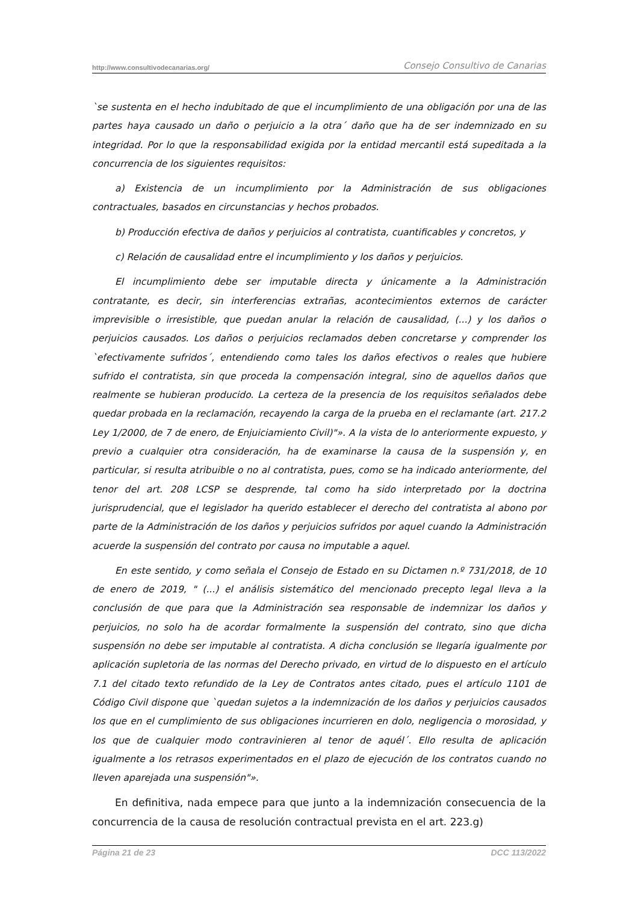http://www.consultivodecanarias.org/ Consejo Consultivo de Canarias
`se sustenta en el hecho indubitado de que el incumplimiento de una obligación por una de las partes haya causado un daño o perjuicio a la otra´ daño que ha de ser indemnizado en su integridad. Por lo que la responsabilidad exigida por la entidad mercantil está supeditada a la concurrencia de los siguientes requisitos:
a) Existencia de un incumplimiento por la Administración de sus obligaciones contractuales, basados en circunstancias y hechos probados.
b) Producción efectiva de daños y perjuicios al contratista, cuantificables y concretos, y
c) Relación de causalidad entre el incumplimiento y los daños y perjuicios.
El incumplimiento debe ser imputable directa y únicamente a la Administración contratante, es decir, sin interferencias extrañas, acontecimientos externos de carácter imprevisible o irresistible, que puedan anular la relación de causalidad, (...) y los daños o perjuicios causados. Los daños o perjuicios reclamados deben concretarse y comprender los `efectivamente sufridos´, entendiendo como tales los daños efectivos o reales que hubiere sufrido el contratista, sin que proceda la compensación integral, sino de aquellos daños que realmente se hubieran producido. La certeza de la presencia de los requisitos señalados debe quedar probada en la reclamación, recayendo la carga de la prueba en el reclamante (art. 217.2 Ley 1/2000, de 7 de enero, de Enjuiciamiento Civil)"». A la vista de lo anteriormente expuesto, y previo a cualquier otra consideración, ha de examinarse la causa de la suspensión y, en particular, si resulta atribuible o no al contratista, pues, como se ha indicado anteriormente, del tenor del art. 208 LCSP se desprende, tal como ha sido interpretado por la doctrina jurisprudencial, que el legislador ha querido establecer el derecho del contratista al abono por parte de la Administración de los daños y perjuicios sufridos por aquel cuando la Administración acuerde la suspensión del contrato por causa no imputable a aquel.
En este sentido, y como señala el Consejo de Estado en su Dictamen n.º 731/2018, de 10 de enero de 2019, " (...) el análisis sistemático del mencionado precepto legal lleva a la conclusión de que para que la Administración sea responsable de indemnizar los daños y perjuicios, no solo ha de acordar formalmente la suspensión del contrato, sino que dicha suspensión no debe ser imputable al contratista. A dicha conclusión se llegaría igualmente por aplicación supletoria de las normas del Derecho privado, en virtud de lo dispuesto en el artículo 7.1 del citado texto refundido de la Ley de Contratos antes citado, pues el artículo 1101 de Código Civil dispone que `quedan sujetos a la indemnización de los daños y perjuicios causados los que en el cumplimiento de sus obligaciones incurrieren en dolo, negligencia o morosidad, y los que de cualquier modo contravinieren al tenor de aquél´. Ello resulta de aplicación igualmente a los retrasos experimentados en el plazo de ejecución de los contratos cuando no lleven aparejada una suspensión"».
En definitiva, nada empece para que junto a la indemnización consecuencia de la concurrencia de la causa de resolución contractual prevista en el art. 223.g)
Página 21 de 23 DCC 113/2022